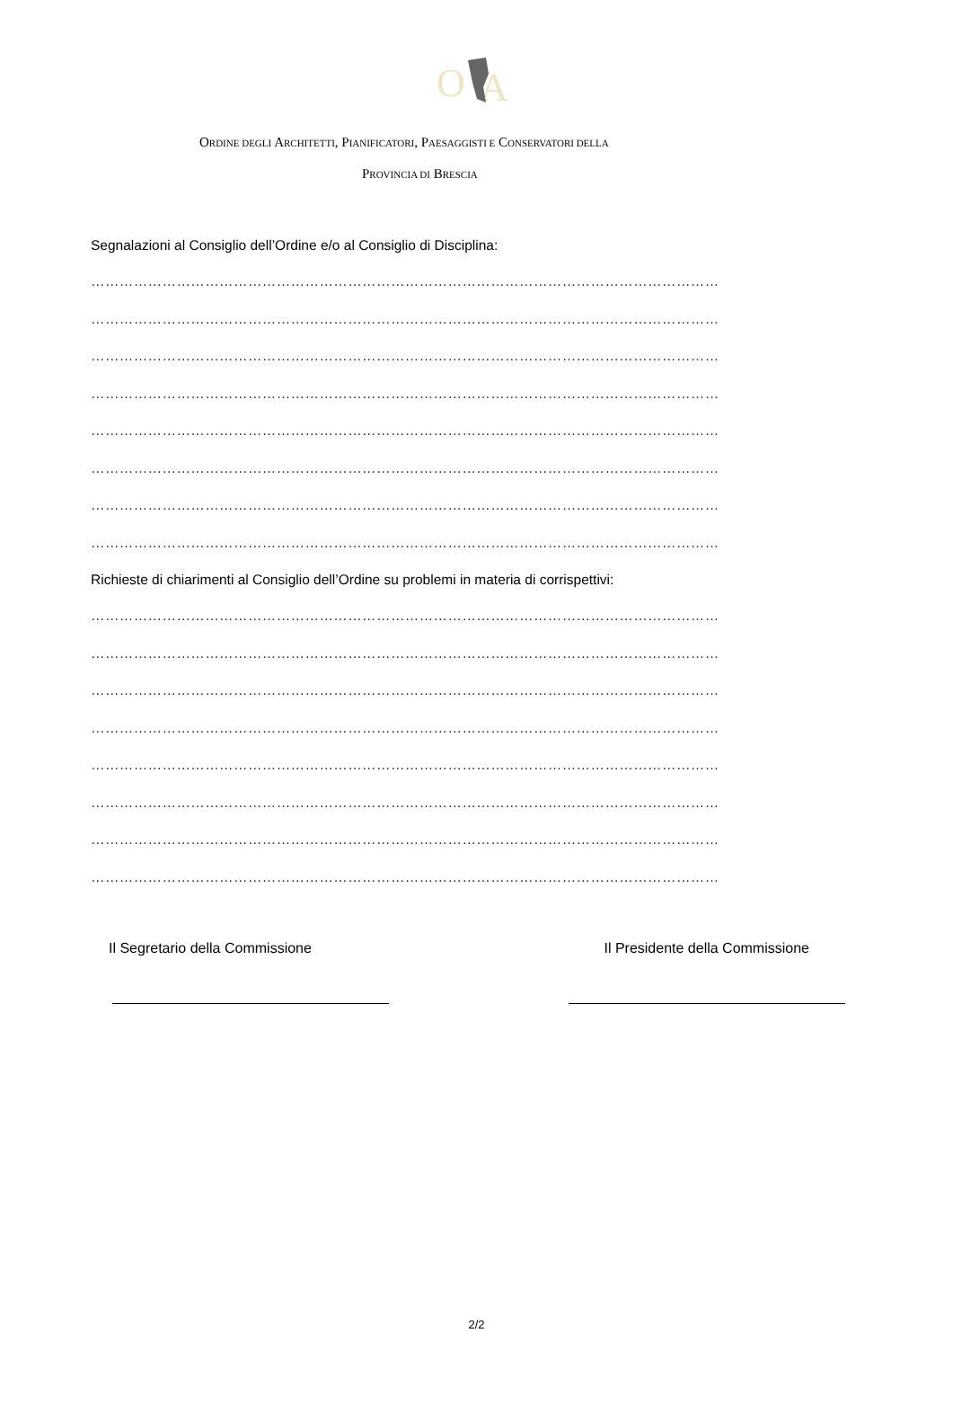O
A
ORDINE DEGLI ARCHITETTI, PIANIFICATORI, PAESAGGISTI E CONSERVATORI DELLA
PROVINCIA DI BRESCIA
Segnalazioni al Consiglio dell’Ordine e/o al Consiglio di Disciplina:
……………………………………………………………………………………………………………………
……………………………………………………………………………………………………………………
……………………………………………………………………………………………………………………
……………………………………………………………………………………………………………………
……………………………………………………………………………………………………………………
……………………………………………………………………………………………………………………
……………………………………………………………………………………………………………………
……………………………………………………………………………………………………………………
Richieste di chiarimenti al Consiglio dell’Ordine su problemi in materia di corrispettivi:
……………………………………………………………………………………………………………………
……………………………………………………………………………………………………………………
……………………………………………………………………………………………………………………
……………………………………………………………………………………………………………………
……………………………………………………………………………………………………………………
……………………………………………………………………………………………………………………
……………………………………………………………………………………………………………………
……………………………………………………………………………………………………………………
Il Segretario della Commissione Il Presidente della Commissione
2/2